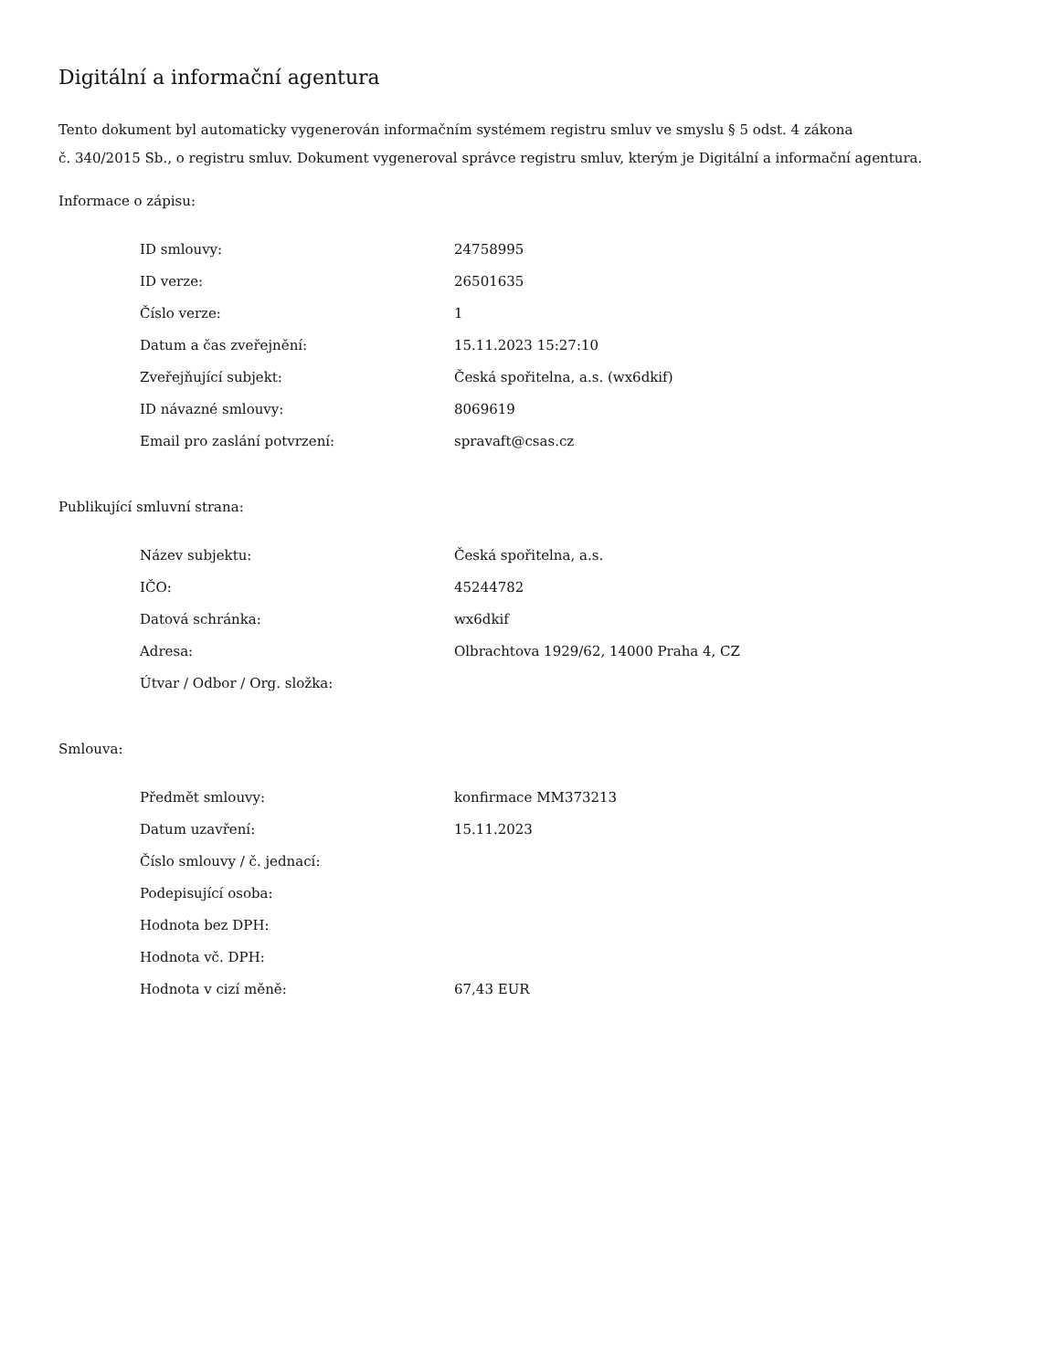Digitální a informační agentura
Tento dokument byl automaticky vygenerován informačním systémem registru smluv ve smyslu § 5 odst. 4 zákona
č. 340/2015 Sb., o registru smluv. Dokument vygeneroval správce registru smluv, kterým je Digitální a informační agentura.
Informace o zápisu:
| ID smlouvy: | 24758995 |
| ID verze: | 26501635 |
| Číslo verze: | 1 |
| Datum a čas zveřejnění: | 15.11.2023 15:27:10 |
| Zveřejňující subjekt: | Česká spořitelna, a.s. (wx6dkif) |
| ID návazné smlouvy: | 8069619 |
| Email pro zaslání potvrzení: | spravaft@csas.cz |
Publikující smluvní strana:
| Název subjektu: | Česká spořitelna, a.s. |
| IČO: | 45244782 |
| Datová schránka: | wx6dkif |
| Adresa: | Olbrachtova 1929/62, 14000 Praha 4, CZ |
| Útvar / Odbor / Org. složka: | |
Smlouva:
| Předmět smlouvy: | konfirmace MM373213 |
| Datum uzavření: | 15.11.2023 |
| Číslo smlouvy / č. jednací: | |
| Podepisující osoba: | |
| Hodnota bez DPH: | |
| Hodnota vč. DPH: | |
| Hodnota v cizí měně: | 67,43 EUR |